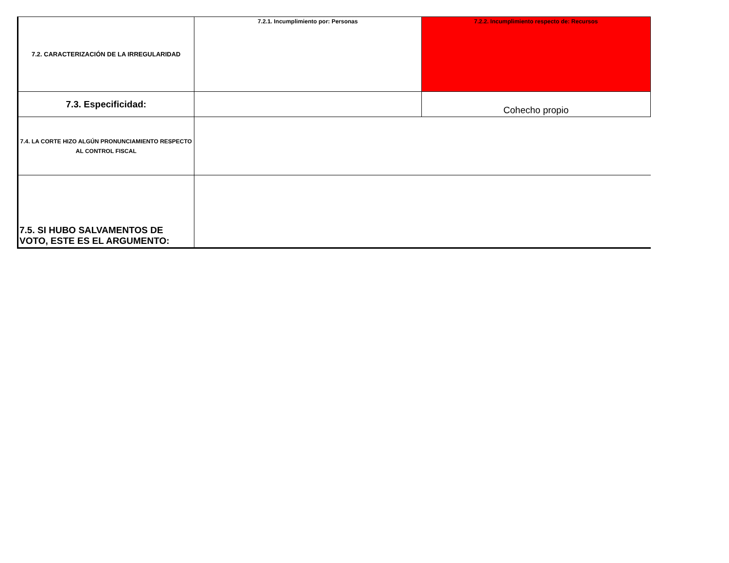| 7.2. CARACTERIZACIÓN DE LA IRREGULARIDAD | 7.2.1. Incumplimiento por: Personas | 7.2.2. Incumplimiento respecto de: Recursos |
| 7.3. Especificidad: | | Cohecho propio |
| 7.4. LA CORTE HIZO ALGÚN PRONUNCIAMIENTO RESPECTO AL CONTROL FISCAL | | |
| 7.5. SI HUBO SALVAMENTOS DE VOTO, ESTE ES EL ARGUMENTO: | | |